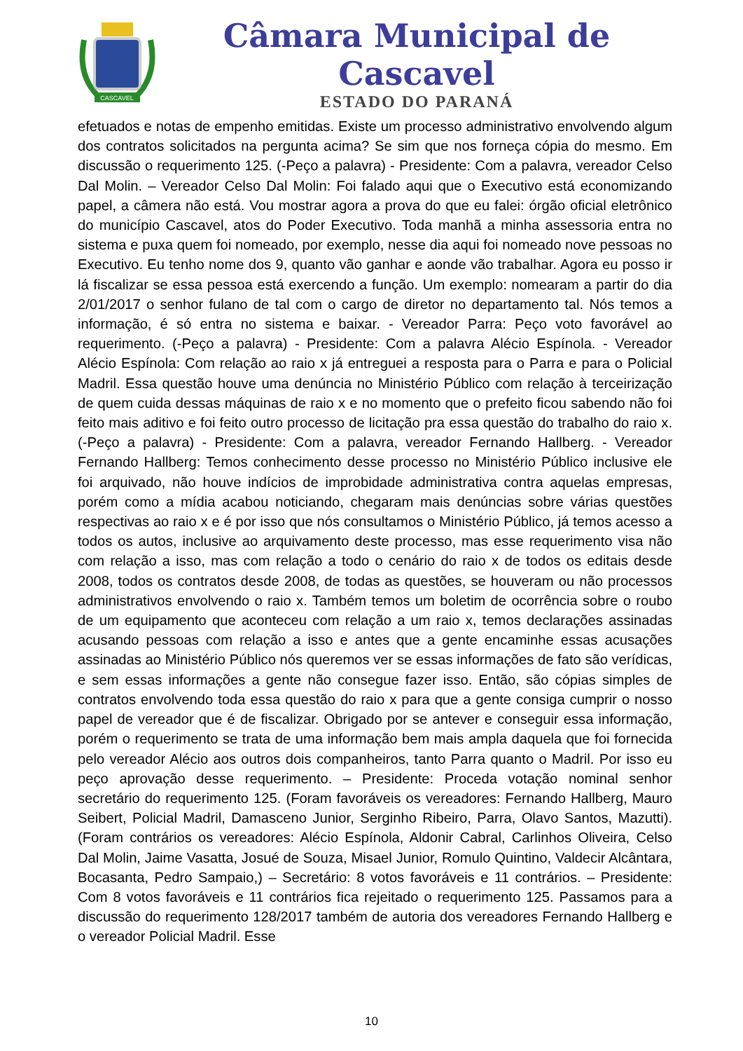CASCAVEL
Câmara Municipal de Cascavel
ESTADO DO PARANÁ
efetuados e notas de empenho emitidas. Existe um processo administrativo envolvendo algum dos contratos solicitados na pergunta acima? Se sim que nos forneça cópia do mesmo. Em discussão o requerimento 125. (-Peço a palavra) - Presidente: Com a palavra, vereador Celso Dal Molin. – Vereador Celso Dal Molin: Foi falado aqui que o Executivo está economizando papel, a câmera não está. Vou mostrar agora a prova do que eu falei: órgão oficial eletrônico do município Cascavel, atos do Poder Executivo. Toda manhã a minha assessoria entra no sistema e puxa quem foi nomeado, por exemplo, nesse dia aqui foi nomeado nove pessoas no Executivo. Eu tenho nome dos 9, quanto vão ganhar e aonde vão trabalhar. Agora eu posso ir lá fiscalizar se essa pessoa está exercendo a função. Um exemplo: nomearam a partir do dia 2/01/2017 o senhor fulano de tal com o cargo de diretor no departamento tal. Nós temos a informação, é só entra no sistema e baixar. - Vereador Parra: Peço voto favorável ao requerimento. (-Peço a palavra) - Presidente: Com a palavra Alécio Espínola. - Vereador Alécio Espínola: Com relação ao raio x já entreguei a resposta para o Parra e para o Policial Madril. Essa questão houve uma denúncia no Ministério Público com relação à terceirização de quem cuida dessas máquinas de raio x e no momento que o prefeito ficou sabendo não foi feito mais aditivo e foi feito outro processo de licitação pra essa questão do trabalho do raio x. (-Peço a palavra) - Presidente: Com a palavra, vereador Fernando Hallberg. - Vereador Fernando Hallberg: Temos conhecimento desse processo no Ministério Público inclusive ele foi arquivado, não houve indícios de improbidade administrativa contra aquelas empresas, porém como a mídia acabou noticiando, chegaram mais denúncias sobre várias questões respectivas ao raio x e é por isso que nós consultamos o Ministério Público, já temos acesso a todos os autos, inclusive ao arquivamento deste processo, mas esse requerimento visa não com relação a isso, mas com relação a todo o cenário do raio x de todos os editais desde 2008, todos os contratos desde 2008, de todas as questões, se houveram ou não processos administrativos envolvendo o raio x. Também temos um boletim de ocorrência sobre o roubo de um equipamento que aconteceu com relação a um raio x, temos declarações assinadas acusando pessoas com relação a isso e antes que a gente encaminhe essas acusações assinadas ao Ministério Público nós queremos ver se essas informações de fato são verídicas, e sem essas informações a gente não consegue fazer isso. Então, são cópias simples de contratos envolvendo toda essa questão do raio x para que a gente consiga cumprir o nosso papel de vereador que é de fiscalizar. Obrigado por se antever e conseguir essa informação, porém o requerimento se trata de uma informação bem mais ampla daquela que foi fornecida pelo vereador Alécio aos outros dois companheiros, tanto Parra quanto o Madril. Por isso eu peço aprovação desse requerimento. – Presidente: Proceda votação nominal senhor secretário do requerimento 125. (Foram favoráveis os vereadores: Fernando Hallberg, Mauro Seibert, Policial Madril, Damasceno Junior, Serginho Ribeiro, Parra, Olavo Santos, Mazutti). (Foram contrários os vereadores: Alécio Espínola, Aldonir Cabral, Carlinhos Oliveira, Celso Dal Molin, Jaime Vasatta, Josué de Souza, Misael Junior, Romulo Quintino, Valdecir Alcântara, Bocasanta, Pedro Sampaio,) – Secretário: 8 votos favoráveis e 11 contrários. – Presidente: Com 8 votos favoráveis e 11 contrários fica rejeitado o requerimento 125. Passamos para a discussão do requerimento 128/2017 também de autoria dos vereadores Fernando Hallberg e o vereador Policial Madril. Esse
10